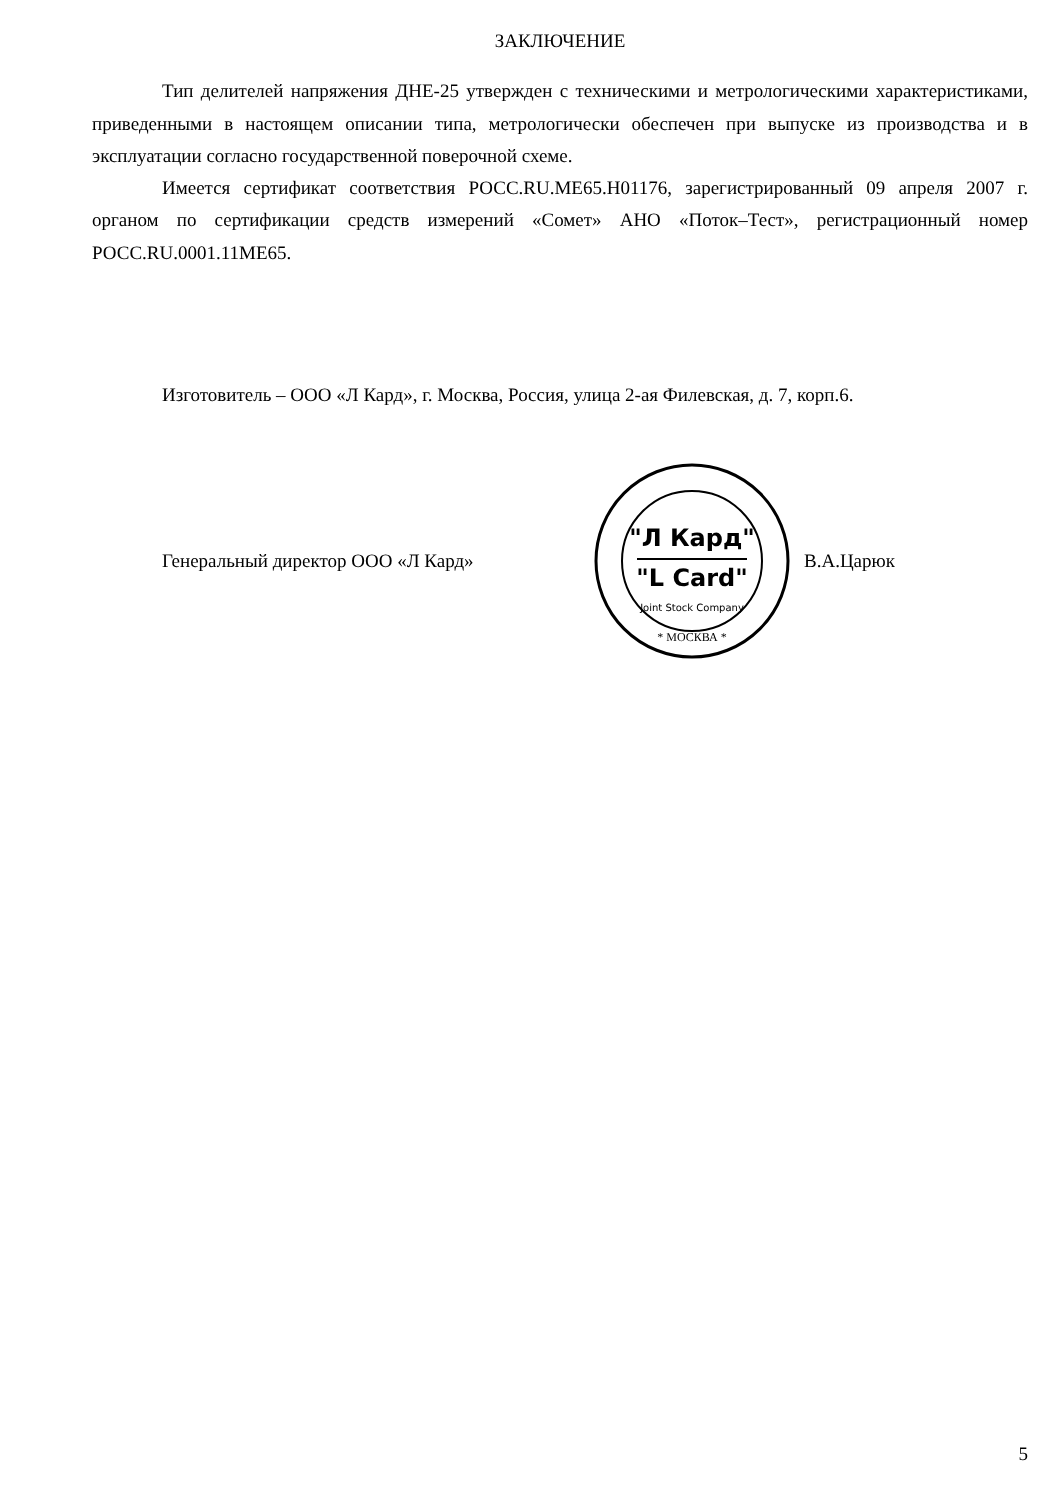ЗАКЛЮЧЕНИЕ
Тип делителей напряжения ДНЕ-25 утвержден с техническими и метрологическими характеристиками, приведенными в настоящем описании типа, метрологически обеспечен при выпуске из производства и в эксплуатации согласно государственной поверочной схеме.
Имеется сертификат соответствия РОСС.RU.ME65.H01176, зарегистрированный 09 апреля 2007 г. органом по сертификации средств измерений «Сомет» АНО «Поток–Тест», регистрационный номер РОСС.RU.0001.11ME65.
Изготовитель – ООО «Л Кард», г. Москва, Россия, улица 2-ая Филевская, д. 7, корп.6.
Генеральный директор ООО «Л Кард»
"Л Кард"
"L Card"
Joint Stock Company
* МОСКВА *
В.А.Царюк
5